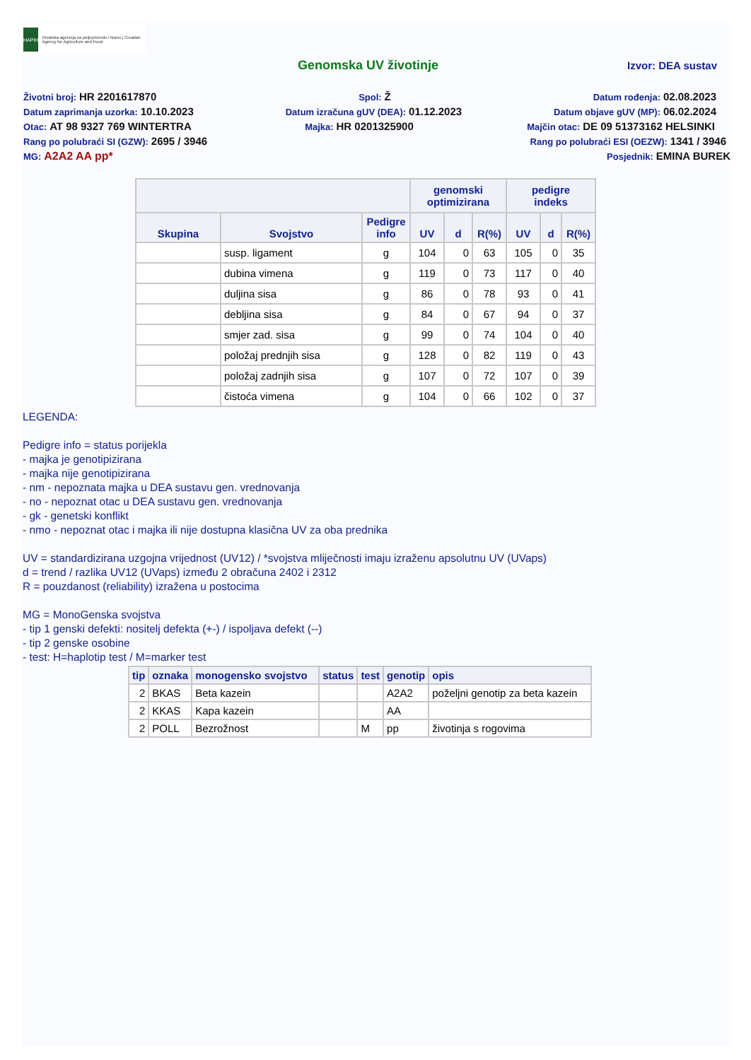HAPIH
Hrvatska agencija za poljoprivredu i hranu | Croatian Agency for Agriculture and Food
Genomska UV životinje Izvor: DEA sustav
Životni broj: HR 2201617870 Spol: Ž Datum rođenja: 02.08.2023
Datum zaprimanja uzorka: 10.10.2023 Datum izračuna gUV (DEA): 01.12.2023 Datum objave gUV (MP): 06.02.2024
Otac: AT 98 9327 769 WINTERTRA Majka: HR 0201325900 Majčin otac: DE 09 51373162 HELSINKI
Rang po polubraći SI (GZW): 2695 / 3946 Rang po polubraći ESI (OEZW): 1341 / 3946
MG: A2A2 AA pp* Posjednik: EMINA BUREK
| | | | genomski optimizirana | | | pedigre indeks | | |
| --- | --- | --- | --- | --- | --- | --- | --- | --- |
| Skupina | Svojstvo | Pedigre info | UV | d | R(%) | UV | d | R(%) |
| | susp. ligament | g | 104 | 0 | 63 | 105 | 0 | 35 |
| | dubina vimena | g | 119 | 0 | 73 | 117 | 0 | 40 |
| | duljina sisa | g | 86 | 0 | 78 | 93 | 0 | 41 |
| | debljina sisa | g | 84 | 0 | 67 | 94 | 0 | 37 |
| | smjer zad. sisa | g | 99 | 0 | 74 | 104 | 0 | 40 |
| | položaj prednjih sisa | g | 128 | 0 | 82 | 119 | 0 | 43 |
| | položaj zadnjih sisa | g | 107 | 0 | 72 | 107 | 0 | 39 |
| | čistoća vimena | g | 104 | 0 | 66 | 102 | 0 | 37 |
LEGENDA:
Pedigre info = status porijekla
- majka je genotipizirana
- majka nije genotipizirana
- nm - nepoznata majka u DEA sustavu gen. vrednovanja
- no - nepoznat otac u DEA sustavu gen. vrednovanja
- gk - genetski konflikt
- nmo - nepoznat otac i majka ili nije dostupna klasična UV za oba prednika
UV = standardizirana uzgojna vrijednost (UV12) / *svojstva mliječnosti imaju izraženu apsolutnu UV (UVaps)
d = trend / razlika UV12 (UVaps) između 2 obračuna 2402 i 2312
R = pouzdanost (reliability) izražena u postocima
MG = MonoGenska svojstva
- tip 1 genski defekti: nositelj defekta (+-) / ispoljava defekt (--)
- tip 2 genske osobine
- test: H=haplotip test / M=marker test
| tip | oznaka | monogensko svojstvo | status | test | genotip | opis |
| --- | --- | --- | --- | --- | --- | --- |
| 2 | BKAS | Beta kazein | | | A2A2 | poželjni genotip za beta kazein |
| 2 | KKAS | Kapa kazein | | | AA | |
| 2 | POLL | Bezrožnost | | M | pp | životinja s rogovima |